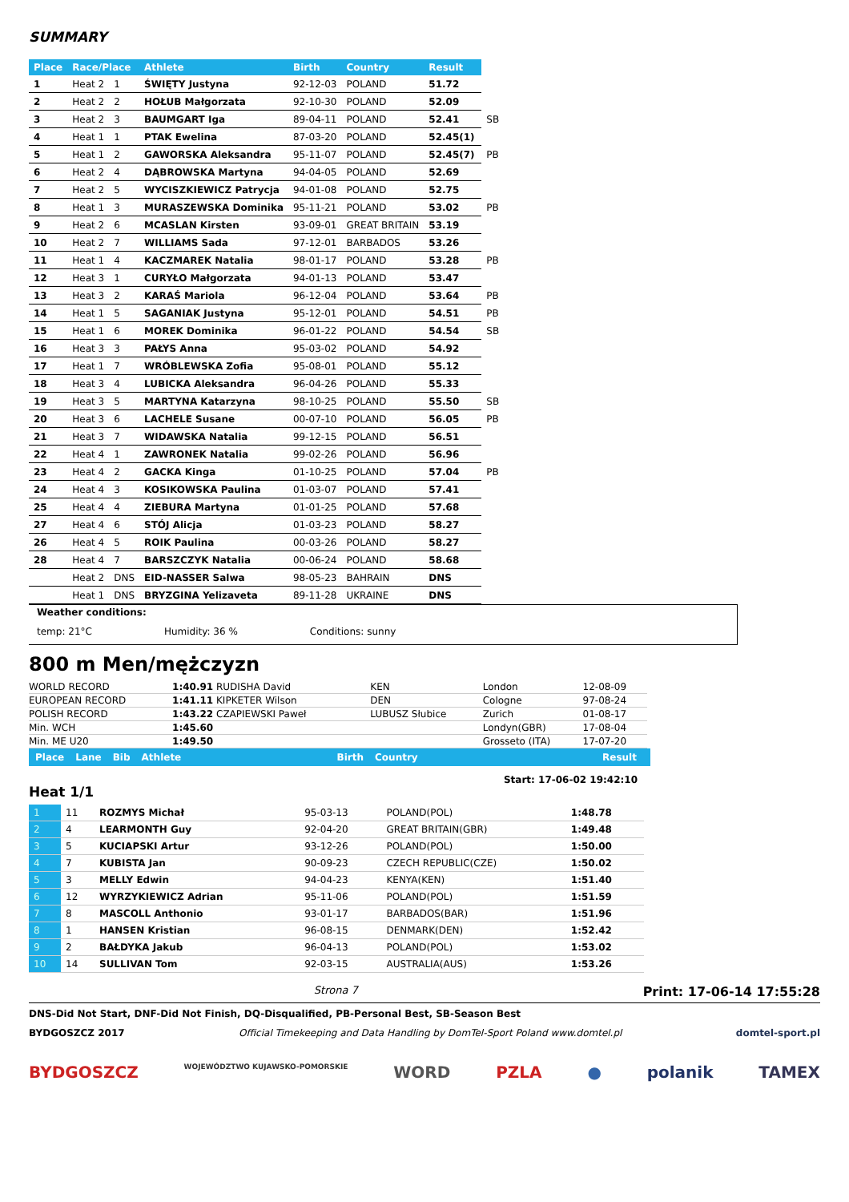SUMMARY
| Place | Race/Place | | Athlete | Birth | Country | Result | |
| --- | --- | --- | --- | --- | --- | --- | --- |
| 1 | Heat 2 | 1 | ŚWIĘTY Justyna | 92-12-03 | POLAND | 51.72 | |
| 2 | Heat 2 | 2 | HOŁUB Małgorzata | 92-10-30 | POLAND | 52.09 | |
| 3 | Heat 2 | 3 | BAUMGART Iga | 89-04-11 | POLAND | 52.41 | SB |
| 4 | Heat 1 | 1 | PTAK Ewelina | 87-03-20 | POLAND | 52.45(1) | |
| 5 | Heat 1 | 2 | GAWORSKA Aleksandra | 95-11-07 | POLAND | 52.45(7) | PB |
| 6 | Heat 2 | 4 | DĄBROWSKA Martyna | 94-04-05 | POLAND | 52.69 | |
| 7 | Heat 2 | 5 | WYCISZKIEWICZ Patrycja | 94-01-08 | POLAND | 52.75 | |
| 8 | Heat 1 | 3 | MURASZEWSKA Dominika | 95-11-21 | POLAND | 53.02 | PB |
| 9 | Heat 2 | 6 | MCASLAN Kirsten | 93-09-01 | GREAT BRITAIN | 53.19 | |
| 10 | Heat 2 | 7 | WILLIAMS Sada | 97-12-01 | BARBADOS | 53.26 | |
| 11 | Heat 1 | 4 | KACZMAREK Natalia | 98-01-17 | POLAND | 53.28 | PB |
| 12 | Heat 3 | 1 | CURYŁO Małgorzata | 94-01-13 | POLAND | 53.47 | |
| 13 | Heat 3 | 2 | KARAŚ Mariola | 96-12-04 | POLAND | 53.64 | PB |
| 14 | Heat 1 | 5 | SAGANIAK Justyna | 95-12-01 | POLAND | 54.51 | PB |
| 15 | Heat 1 | 6 | MOREK Dominika | 96-01-22 | POLAND | 54.54 | SB |
| 16 | Heat 3 | 3 | PAŁYS Anna | 95-03-02 | POLAND | 54.92 | |
| 17 | Heat 1 | 7 | WRÓBLEWSKA Zofia | 95-08-01 | POLAND | 55.12 | |
| 18 | Heat 3 | 4 | LUBICKA Aleksandra | 96-04-26 | POLAND | 55.33 | |
| 19 | Heat 3 | 5 | MARTYNA Katarzyna | 98-10-25 | POLAND | 55.50 | SB |
| 20 | Heat 3 | 6 | LACHELE Susane | 00-07-10 | POLAND | 56.05 | PB |
| 21 | Heat 3 | 7 | WIDAWSKA Natalia | 99-12-15 | POLAND | 56.51 | |
| 22 | Heat 4 | 1 | ZAWRONEK Natalia | 99-02-26 | POLAND | 56.96 | |
| 23 | Heat 4 | 2 | GACKA Kinga | 01-10-25 | POLAND | 57.04 | PB |
| 24 | Heat 4 | 3 | KOSIKOWSKA Paulina | 01-03-07 | POLAND | 57.41 | |
| 25 | Heat 4 | 4 | ZIEBURA Martyna | 01-01-25 | POLAND | 57.68 | |
| 27 | Heat 4 | 6 | STÓJ Alicja | 01-03-23 | POLAND | 58.27 | |
| 26 | Heat 4 | 5 | ROIK Paulina | 00-03-26 | POLAND | 58.27 | |
| 28 | Heat 4 | 7 | BARSZCZYK Natalia | 00-06-24 | POLAND | 58.68 | |
| | Heat 2 | DNS | EID-NASSER Salwa | 98-05-23 | BAHRAIN | DNS | |
| | Heat 1 | DNS | BRYZGINA Yelizaveta | 89-11-28 | UKRAINE | DNS | |
Weather conditions:
temp: 21°C Humidity: 36 % Conditions: sunny
800 m Men/mężczyzn
| WORLD RECORD | 1:40.91 RUDISHA David | KEN | London | 12-08-09 |
| EUROPEAN RECORD | 1:41.11 KIPKETER Wilson | DEN | Cologne | 97-08-24 |
| POLISH RECORD | 1:43.22 CZAPIEWSKI Paweł | LUBUSZ Słubice | Zurich | 01-08-17 |
| Min. WCH | 1:45.60 | | Londyn(GBR) | 17-08-04 |
| Min. ME U20 | 1:49.50 | | Grosseto (ITA) | 17-07-20 |
Place Lane Bib Athlete Birth Country Result
Heat 1/1
Start: 17-06-02 19:42:10
| 1 | 11 | ROZMYS Michał | 95-03-13 | POLAND(POL) | 1:48.78 |
| 2 | 4 | LEARMONTH Guy | 92-04-20 | GREAT BRITAIN(GBR) | 1:49.48 |
| 3 | 5 | KUCIAPSKI Artur | 93-12-26 | POLAND(POL) | 1:50.00 |
| 4 | 7 | KUBISTA Jan | 90-09-23 | CZECH REPUBLIC(CZE) | 1:50.02 |
| 5 | 3 | MELLY Edwin | 94-04-23 | KENYA(KEN) | 1:51.40 |
| 6 | 12 | WYRZYKIEWICZ Adrian | 95-11-06 | POLAND(POL) | 1:51.59 |
| 7 | 8 | MASCOLL Anthonio | 93-01-17 | BARBADOS(BAR) | 1:51.96 |
| 8 | 1 | HANSEN Kristian | 96-08-15 | DENMARK(DEN) | 1:52.42 |
| 9 | 2 | BAŁDYKA Jakub | 96-04-13 | POLAND(POL) | 1:53.02 |
| 10 | 14 | SULLIVAN Tom | 92-03-15 | AUSTRALIA(AUS) | 1:53.26 |
Strona 7 Print: 17-06-14 17:55:28
DNS-Did Not Start, DNF-Did Not Finish, DQ-Disqualified, PB-Personal Best, SB-Season Best
BYDGOSZCZ 2017 Official Timekeeping and Data Handling by DomTel-Sport Poland www.domtel.pl domtel-sport.pl
BYDGOSZCZ WOJEWÓDZTWO KUJAWSKO-POMORSKIE WORD PZLA ● polanik TAMEX